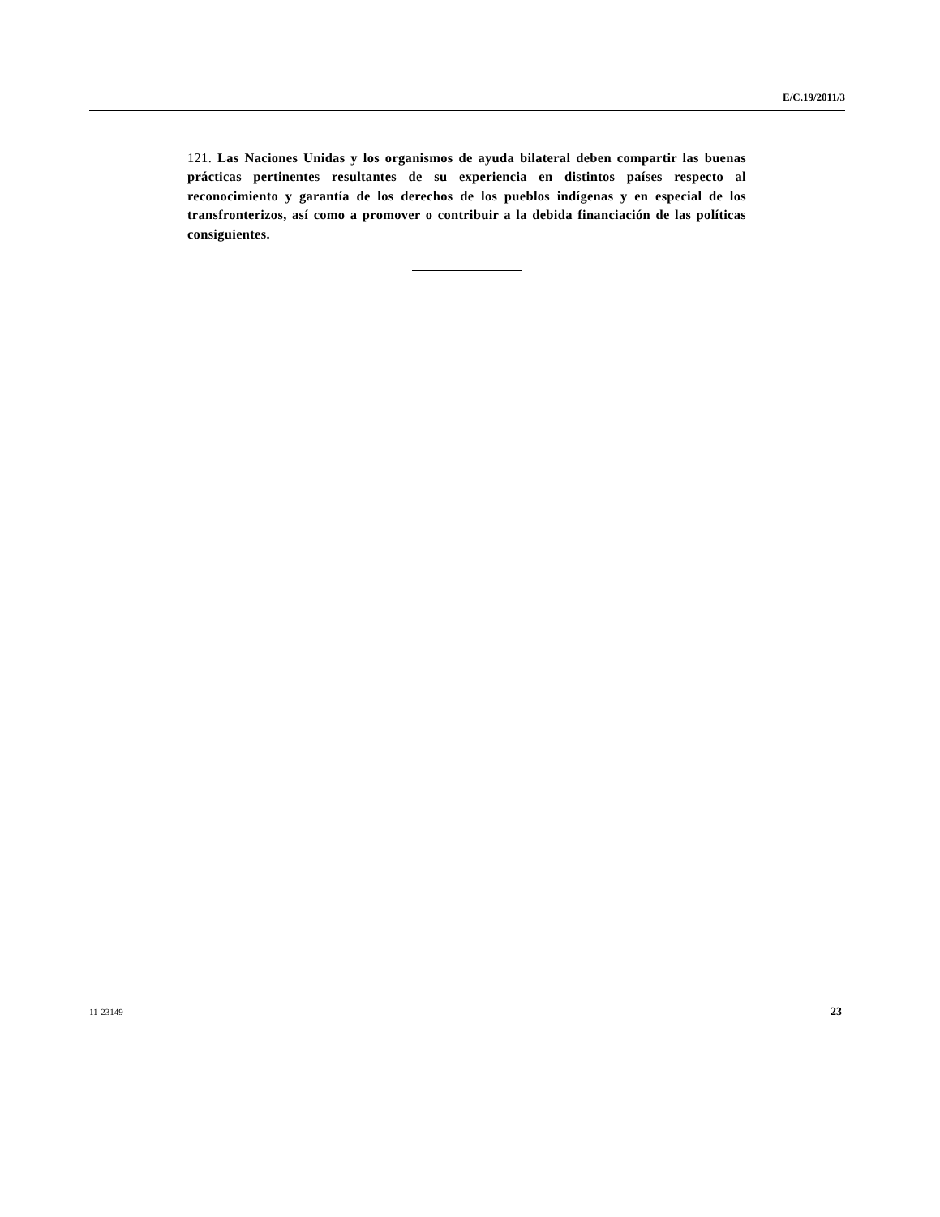E/C.19/2011/3
121. Las Naciones Unidas y los organismos de ayuda bilateral deben compartir las buenas prácticas pertinentes resultantes de su experiencia en distintos países respecto al reconocimiento y garantía de los derechos de los pueblos indígenas y en especial de los transfronterizos, así como a promover o contribuir a la debida financiación de las políticas consiguientes.
11-23149 23